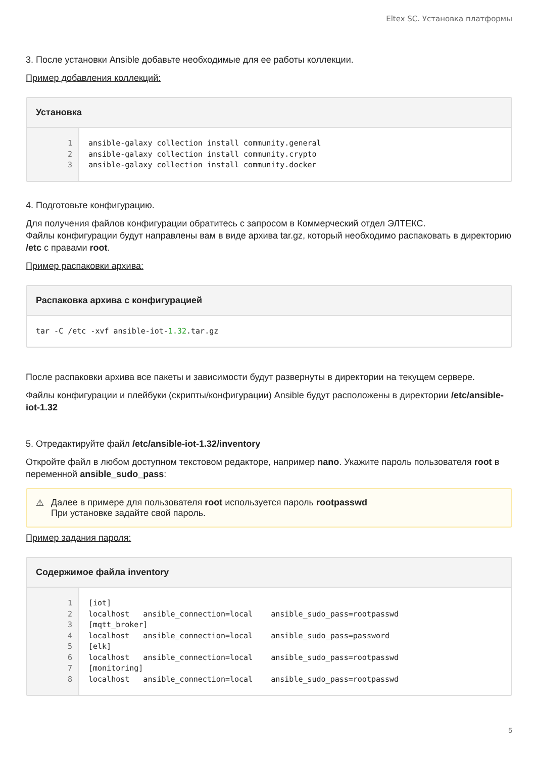Eltex SC. Установка платформы
3. После установки Ansible добавьте необходимые для ее работы коллекции.
Пример добавления коллекций:
Установка
1
2
3
ansible-galaxy collection install community.general ansible-galaxy collection install community.crypto ansible-galaxy collection install community.docker
4. Подготовьте конфигурацию.
Для получения файлов конфигурации обратитесь с запросом в Коммерческий отдел ЭЛТЕКС.
Файлы конфигурации будут направлены вам в виде архива tar.gz, который необходимо распаковать в директорию /etc с правами root.
Пример распаковки архива:
Распаковка архива с конфигурацией
tar -C /etc -xvf ansible-iot-1.32.tar.gz
После распаковки архива все пакеты и зависимости будут развернуты в директории на текущем сервере.
Файлы конфигурации и плейбуки (скрипты/конфигурации) Ansible будут расположены в директории /etc/ansible-iot-1.32
5. Отредактируйте файл /etc/ansible-iot-1.32/inventory
Откройте файл в любом доступном текстовом редакторе, например nano. Укажите пароль пользователя root в переменной ansible_sudo_pass:
⚠ Далее в примере для пользователя root используется пароль rootpasswd
При установке задайте свой пароль.
Пример задания пароля:
Содержимое файла inventory
1
2
3
4
5
6
7
8
[iot] localhost ansible_connection=local ansible_sudo_pass=rootpasswd [mqtt_broker] localhost ansible_connection=local ansible_sudo_pass=password [elk] localhost ansible_connection=local ansible_sudo_pass=rootpasswd [monitoring] localhost ansible_connection=local ansible_sudo_pass=rootpasswd
5